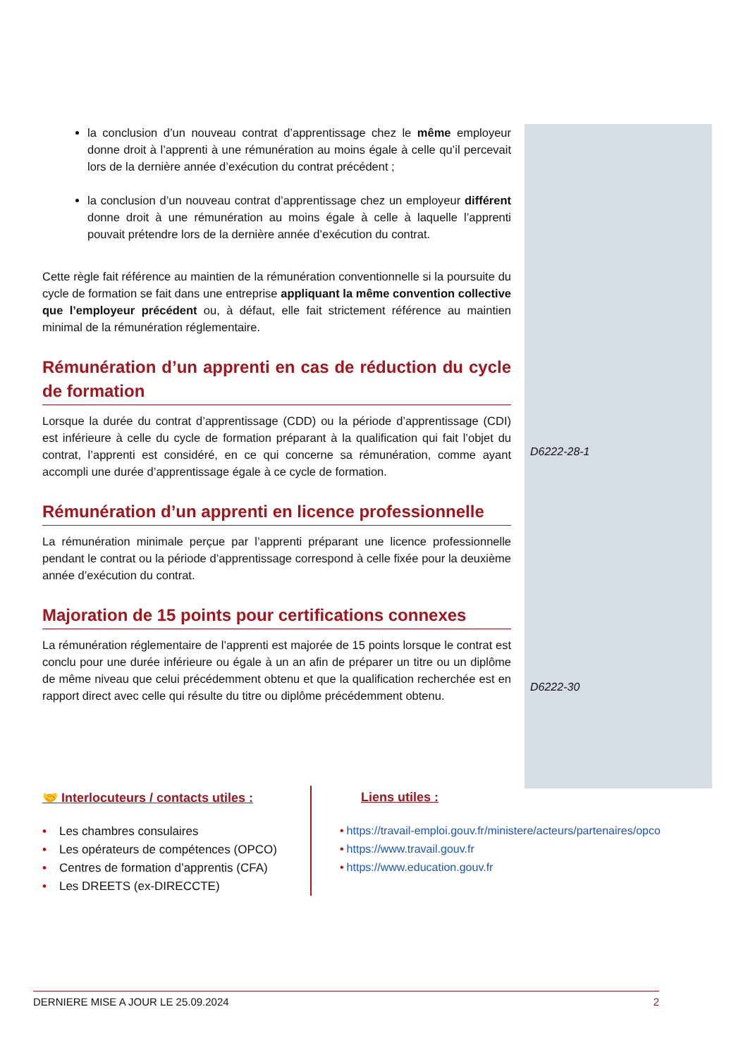D6222-28-1
D6222-30
la conclusion d’un nouveau contrat d’apprentissage chez le même employeur donne droit à l’apprenti à une rémunération au moins égale à celle qu’il percevait lors de la dernière année d’exécution du contrat précédent ;
la conclusion d’un nouveau contrat d’apprentissage chez un employeur différent donne droit à une rémunération au moins égale à celle à laquelle l’apprenti pouvait prétendre lors de la dernière année d’exécution du contrat.
Cette règle fait référence au maintien de la rémunération conventionnelle si la poursuite du cycle de formation se fait dans une entreprise appliquant la même convention collective que l’employeur précédent ou, à défaut, elle fait strictement référence au maintien minimal de la rémunération réglementaire.
Rémunération d’un apprenti en cas de réduction du cycle de formation
Lorsque la durée du contrat d’apprentissage (CDD) ou la période d’apprentissage (CDI) est inférieure à celle du cycle de formation préparant à la qualification qui fait l’objet du contrat, l’apprenti est considéré, en ce qui concerne sa rémunération, comme ayant accompli une durée d’apprentissage égale à ce cycle de formation.
Rémunération d’un apprenti en licence professionnelle
La rémunération minimale perçue par l’apprenti préparant une licence professionnelle pendant le contrat ou la période d’apprentissage correspond à celle fixée pour la deuxième année d’exécution du contrat.
Majoration de 15 points pour certifications connexes
La rémunération réglementaire de l’apprenti est majorée de 15 points lorsque le contrat est conclu pour une durée inférieure ou égale à un an afin de préparer un titre ou un diplôme de même niveau que celui précédemment obtenu et que la qualification recherchée est en rapport direct avec celle qui résulte du titre ou diplôme précédemment obtenu.
🤝 Interlocuteurs / contacts utiles :
• Les chambres consulaires
• Les opérateurs de compétences (OPCO)
• Centres de formation d’apprentis (CFA)
• Les DREETS (ex-DIRECCTE)
Liens utiles :
• https://travail-emploi.gouv.fr/ministere/acteurs/partenaires/opco
• https://www.travail.gouv.fr
• https://www.education.gouv.fr
DERNIERE MISE A JOUR LE 25.09.2024 2